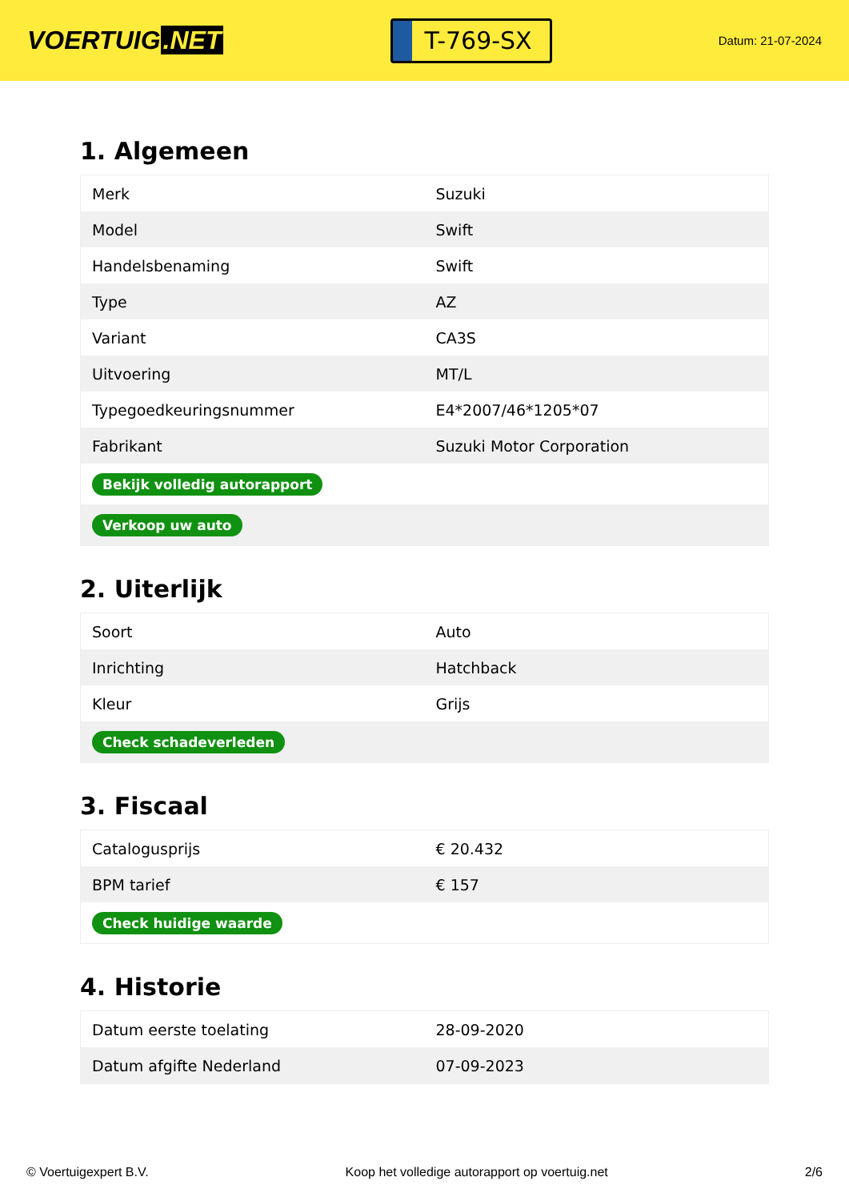VOERTUIG.NET
T-769-SX
Datum: 21-07-2024
1. Algemeen
| Merk | Suzuki |
| Model | Swift |
| Handelsbenaming | Swift |
| Type | AZ |
| Variant | CA3S |
| Uitvoering | MT/L |
| Typegoedkeuringsnummer | E4*2007/46*1205*07 |
| Fabrikant | Suzuki Motor Corporation |
| Bekijk volledig autorapport | |
| Verkoop uw auto | |
2. Uiterlijk
| Soort | Auto |
| Inrichting | Hatchback |
| Kleur | Grijs |
| Check schadeverleden | |
3. Fiscaal
| Catalogusprijs | € 20.432 |
| BPM tarief | € 157 |
| Check huidige waarde | |
4. Historie
| Datum eerste toelating | 28-09-2020 |
| Datum afgifte Nederland | 07-09-2023 |
© Voertuigexpert B.V. Koop het volledige autorapport op voertuig.net 2/6